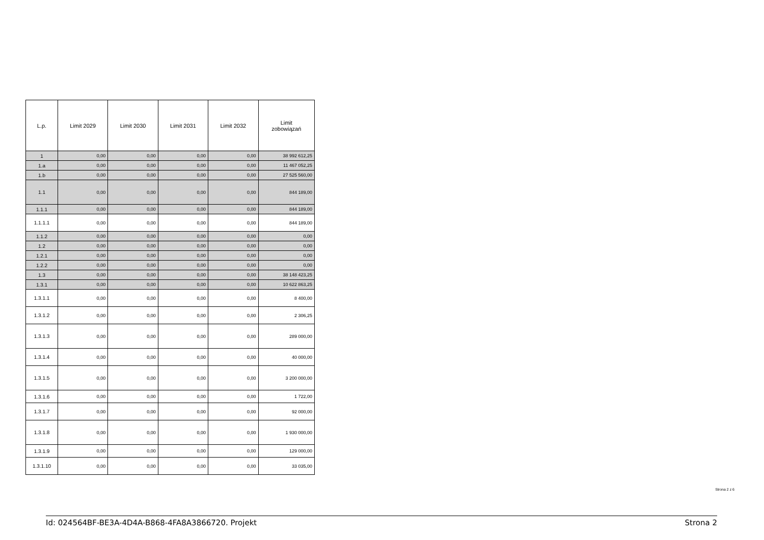| L.p. | Limit 2029 | Limit 2030 | Limit 2031 | Limit 2032 | Limit zobowiązań |
| --- | --- | --- | --- | --- | --- |
| 1 | 0,00 | 0,00 | 0,00 | 0,00 | 38 992 612,25 |
| 1.a | 0,00 | 0,00 | 0,00 | 0,00 | 11 467 052,25 |
| 1.b | 0,00 | 0,00 | 0,00 | 0,00 | 27 525 560,00 |
| 1.1 | 0,00 | 0,00 | 0,00 | 0,00 | 844 189,00 |
| 1.1.1 | 0,00 | 0,00 | 0,00 | 0,00 | 844 189,00 |
| 1.1.1.1 | 0,00 | 0,00 | 0,00 | 0,00 | 844 189,00 |
| 1.1.2 | 0,00 | 0,00 | 0,00 | 0,00 | 0,00 |
| 1.2 | 0,00 | 0,00 | 0,00 | 0,00 | 0,00 |
| 1.2.1 | 0,00 | 0,00 | 0,00 | 0,00 | 0,00 |
| 1.2.2 | 0,00 | 0,00 | 0,00 | 0,00 | 0,00 |
| 1.3 | 0,00 | 0,00 | 0,00 | 0,00 | 38 148 423,25 |
| 1.3.1 | 0,00 | 0,00 | 0,00 | 0,00 | 10 622 863,25 |
| 1.3.1.1 | 0,00 | 0,00 | 0,00 | 0,00 | 8 400,00 |
| 1.3.1.2 | 0,00 | 0,00 | 0,00 | 0,00 | 2 306,25 |
| 1.3.1.3 | 0,00 | 0,00 | 0,00 | 0,00 | 289 000,00 |
| 1.3.1.4 | 0,00 | 0,00 | 0,00 | 0,00 | 40 000,00 |
| 1.3.1.5 | 0,00 | 0,00 | 0,00 | 0,00 | 3 200 000,00 |
| 1.3.1.6 | 0,00 | 0,00 | 0,00 | 0,00 | 1 722,00 |
| 1.3.1.7 | 0,00 | 0,00 | 0,00 | 0,00 | 92 000,00 |
| 1.3.1.8 | 0,00 | 0,00 | 0,00 | 0,00 | 1 930 000,00 |
| 1.3.1.9 | 0,00 | 0,00 | 0,00 | 0,00 | 129 000,00 |
| 1.3.1.10 | 0,00 | 0,00 | 0,00 | 0,00 | 33 035,00 |
Strona 2 z 6
Id: 024564BF-BE3A-4D4A-B868-4FA8A3866720. Projekt Strona 2